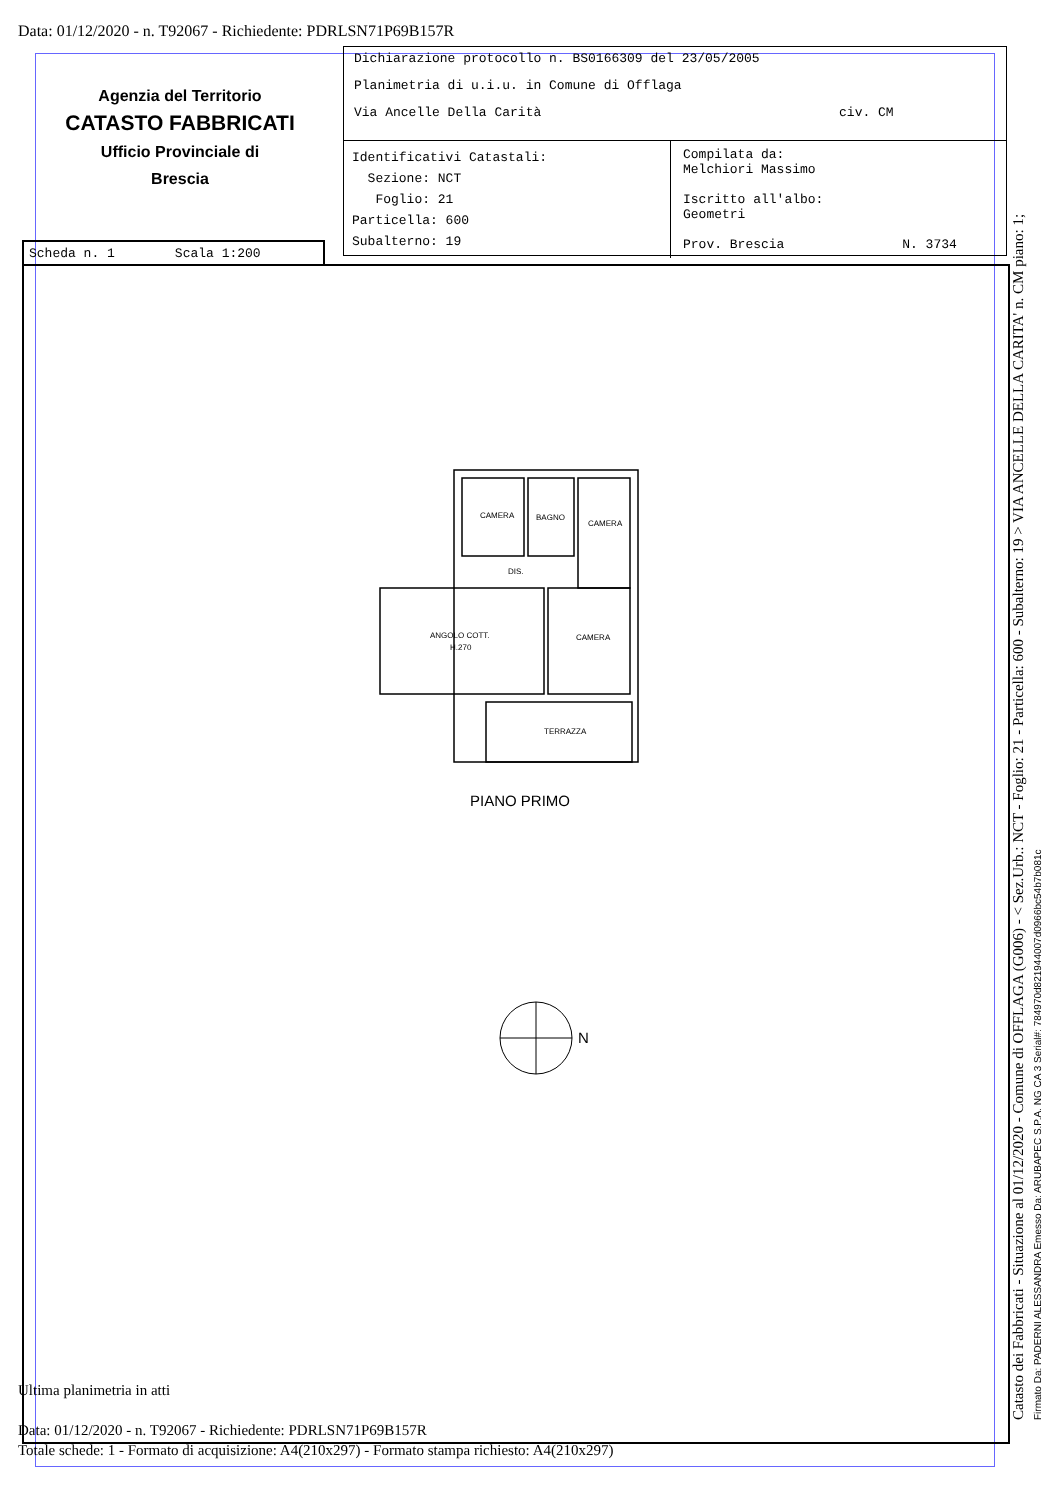Data: 01/12/2020 - n. T92067 - Richiedente: PDRLSN71P69B157R
Agenzia del Territorio
CATASTO FABBRICATI
Ufficio Provinciale di
Brescia
Dichiarazione protocollo n. BS0166309 del 23/05/2005
Planimetria di u.i.u. in Comune di Offlaga
Via Ancelle Della Carità civ. CM
Identificativi Catastali:
Sezione: NCT
Foglio: 21
Particella: 600
Subalterno: 19
Compilata da:
Melchiori Massimo
Iscritto all'albo:
Geometri
Prov. Brescia N. 3734
Scheda n. 1 Scala 1:200
CAMERA
BAGNO
CAMERA
DIS.
ANGOLO COTT.
H.270
CAMERA
TERRAZZA
PIANO PRIMO
N
Ultima planimetria in atti
Data: 01/12/2020 - n. T92067 - Richiedente: PDRLSN71P69B157R
Totale schede: 1 - Formato di acquisizione: A4(210x297) - Formato stampa richiesto: A4(210x297)
Catasto dei Fabbricati - Situazione al 01/12/2020 - Comune di OFFLAGA (G006) - < Sez.Urb.: NCT - Foglio: 21 - Particella: 600 - Subalterno: 19 > VIA ANCELLE DELLA CARITA' n. CM piano: 1; Firmato Da: PADERNI ALESSANDRA Emesso Da: ARUBAPEC S.P.A. NG CA 3 Serial#: 784970d821944007d0966bc54b7b081c